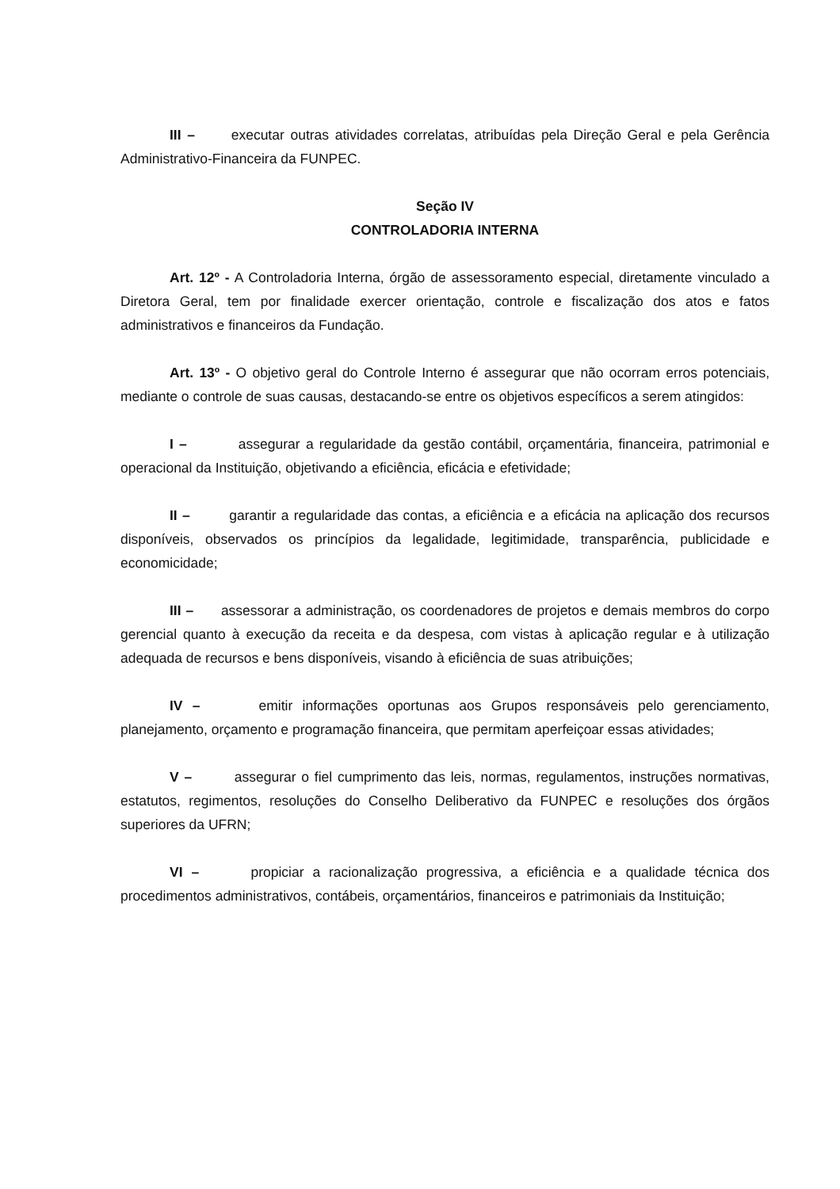III – executar outras atividades correlatas, atribuídas pela Direção Geral e pela Gerência Administrativo-Financeira da FUNPEC.
Seção IV
CONTROLADORIA INTERNA
Art. 12º - A Controladoria Interna, órgão de assessoramento especial, diretamente vinculado a Diretora Geral, tem por finalidade exercer orientação, controle e fiscalização dos atos e fatos administrativos e financeiros da Fundação.
Art. 13º - O objetivo geral do Controle Interno é assegurar que não ocorram erros potenciais, mediante o controle de suas causas, destacando-se entre os objetivos específicos a serem atingidos:
I – assegurar a regularidade da gestão contábil, orçamentária, financeira, patrimonial e operacional da Instituição, objetivando a eficiência, eficácia e efetividade;
II – garantir a regularidade das contas, a eficiência e a eficácia na aplicação dos recursos disponíveis, observados os princípios da legalidade, legitimidade, transparência, publicidade e economicidade;
III – assessorar a administração, os coordenadores de projetos e demais membros do corpo gerencial quanto à execução da receita e da despesa, com vistas à aplicação regular e à utilização adequada de recursos e bens disponíveis, visando à eficiência de suas atribuições;
IV – emitir informações oportunas aos Grupos responsáveis pelo gerenciamento, planejamento, orçamento e programação financeira, que permitam aperfeiçoar essas atividades;
V – assegurar o fiel cumprimento das leis, normas, regulamentos, instruções normativas, estatutos, regimentos, resoluções do Conselho Deliberativo da FUNPEC e resoluções dos órgãos superiores da UFRN;
VI – propiciar a racionalização progressiva, a eficiência e a qualidade técnica dos procedimentos administrativos, contábeis, orçamentários, financeiros e patrimoniais da Instituição;